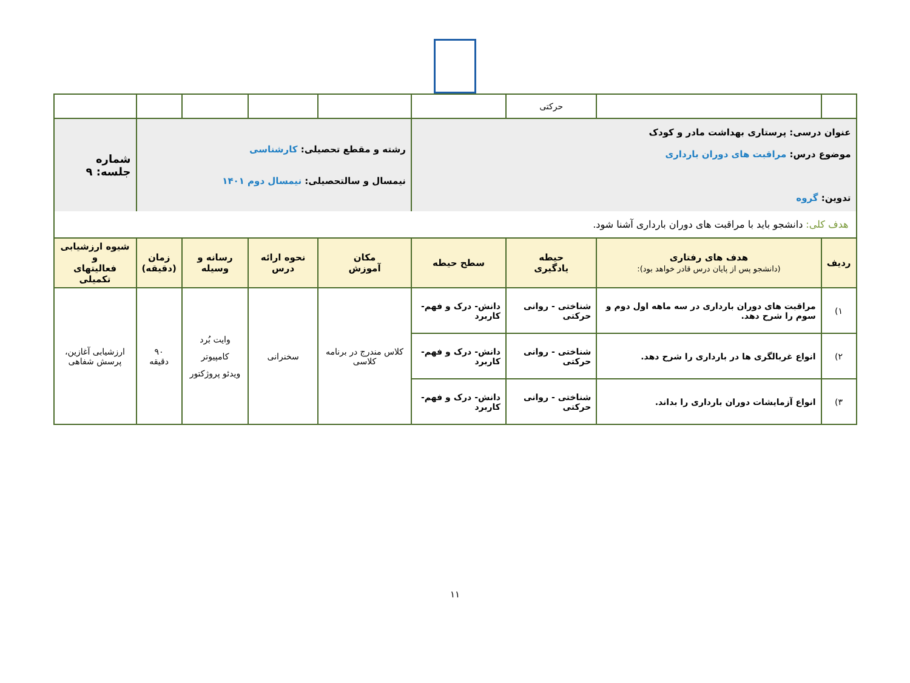| | | حرکتی | | | | | | |
| عنوان درسی: پرستاری بهداشت مادر و کودک موضوع درس: مراقبت های دوران بارداری تدوین: گروه | | | | رشته و مقطع تحصیلی: کارشناسی نیمسال و سالتحصیلی: نیمسال دوم ۱۴۰۱ | | | | شماره جلسه: ۹ |
| هدف کلی: دانشجو باید با مراقبت های دوران بارداری آشنا شود. | | | | | | | | |
| ردیف | هدف های رفتاری (دانشجو پس از پایان درس قادر خواهد بود): | حیطه یادگیری | سطح حیطه | مکان آموزش | نحوه ارائه درس | رسانه و وسیله | زمان (دقیقه) | شیوه ارزشیابی و فعالیتهای تکمیلی |
| ۱) | مراقبت های دوران بارداری در سه ماهه اول دوم و سوم را شرح دهد. | شناختی - روانی حرکتی | دانش- درک و فهم- کاربرد | کلاس مندرج در برنامه کلاسی | سخنرانی | وایت بُرد کامپیوتر ویدئو پروژکتور | ۹۰ دقیقه | ارزشیابی آغازین، پرسش شفاهی |
| ۲) | انواع غربالگری ها در بارداری را شرح دهد. | شناختی - روانی حرکتی | دانش- درک و فهم- کاربرد | | | | | |
| ۳) | انواع آزمایشات دوران بارداری را بداند. | شناختی - روانی حرکتی | دانش- درک و فهم- کاربرد | | | | | |
۱۱